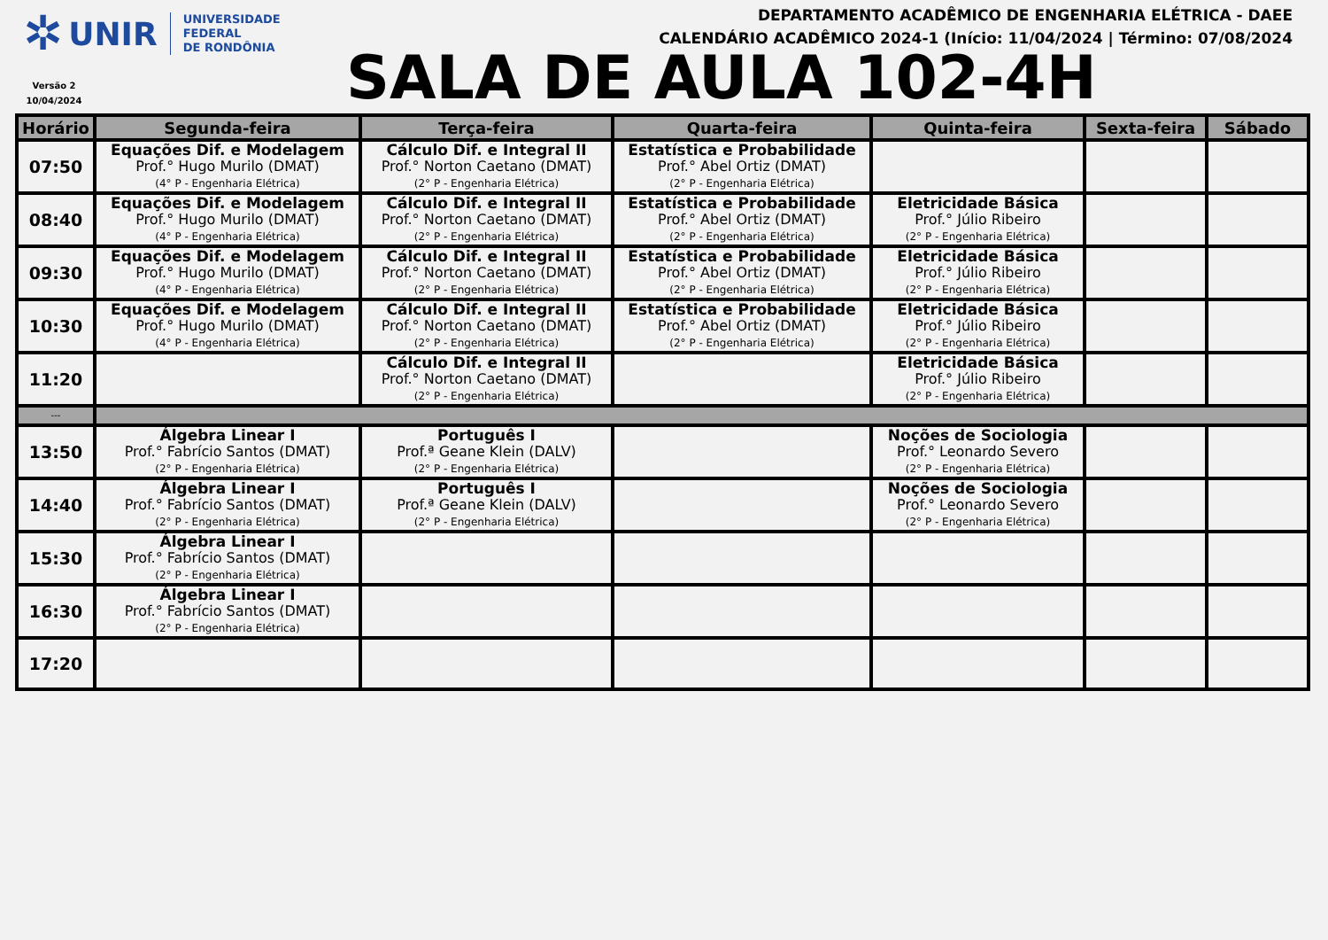✲ UNIR UNIVERSIDADE FEDERAL
DE RONDÔNIA
Versão 2
10/04/2024
DEPARTAMENTO ACADÊMICO DE ENGENHARIA ELÉTRICA - DAEE
CALENDÁRIO ACADÊMICO 2024-1 (Início: 11/04/2024 | Término: 07/08/2024
SALA DE AULA 102-4H
| Horário | Segunda-feira | Terça-feira | Quarta-feira | Quinta-feira | Sexta-feira | Sábado |
| --- | --- | --- | --- | --- | --- | --- |
| 07:50 | Equações Dif. e Modelagem Prof.° Hugo Murilo (DMAT) (4° P - Engenharia Elétrica) | Cálculo Dif. e Integral II Prof.° Norton Caetano (DMAT) (2° P - Engenharia Elétrica) | Estatística e Probabilidade Prof.° Abel Ortiz (DMAT) (2° P - Engenharia Elétrica) | | | |
| 08:40 | Equações Dif. e Modelagem Prof.° Hugo Murilo (DMAT) (4° P - Engenharia Elétrica) | Cálculo Dif. e Integral II Prof.° Norton Caetano (DMAT) (2° P - Engenharia Elétrica) | Estatística e Probabilidade Prof.° Abel Ortiz (DMAT) (2° P - Engenharia Elétrica) | Eletricidade Básica Prof.° Júlio Ribeiro (2° P - Engenharia Elétrica) | | |
| 09:30 | Equações Dif. e Modelagem Prof.° Hugo Murilo (DMAT) (4° P - Engenharia Elétrica) | Cálculo Dif. e Integral II Prof.° Norton Caetano (DMAT) (2° P - Engenharia Elétrica) | Estatística e Probabilidade Prof.° Abel Ortiz (DMAT) (2° P - Engenharia Elétrica) | Eletricidade Básica Prof.° Júlio Ribeiro (2° P - Engenharia Elétrica) | | |
| 10:30 | Equações Dif. e Modelagem Prof.° Hugo Murilo (DMAT) (4° P - Engenharia Elétrica) | Cálculo Dif. e Integral II Prof.° Norton Caetano (DMAT) (2° P - Engenharia Elétrica) | Estatística e Probabilidade Prof.° Abel Ortiz (DMAT) (2° P - Engenharia Elétrica) | Eletricidade Básica Prof.° Júlio Ribeiro (2° P - Engenharia Elétrica) | | |
| 11:20 | | Cálculo Dif. e Integral II Prof.° Norton Caetano (DMAT) (2° P - Engenharia Elétrica) | | Eletricidade Básica Prof.° Júlio Ribeiro (2° P - Engenharia Elétrica) | | |
| --- | | | | | | |
| 13:50 | Álgebra Linear I Prof.° Fabrício Santos (DMAT) (2° P - Engenharia Elétrica) | Português I Prof.ª Geane Klein (DALV) (2° P - Engenharia Elétrica) | | Noções de Sociologia Prof.° Leonardo Severo (2° P - Engenharia Elétrica) | | |
| 14:40 | Álgebra Linear I Prof.° Fabrício Santos (DMAT) (2° P - Engenharia Elétrica) | Português I Prof.ª Geane Klein (DALV) (2° P - Engenharia Elétrica) | | Noções de Sociologia Prof.° Leonardo Severo (2° P - Engenharia Elétrica) | | |
| 15:30 | Álgebra Linear I Prof.° Fabrício Santos (DMAT) (2° P - Engenharia Elétrica) | | | | | |
| 16:30 | Álgebra Linear I Prof.° Fabrício Santos (DMAT) (2° P - Engenharia Elétrica) | | | | | |
| 17:20 | | | | | | |